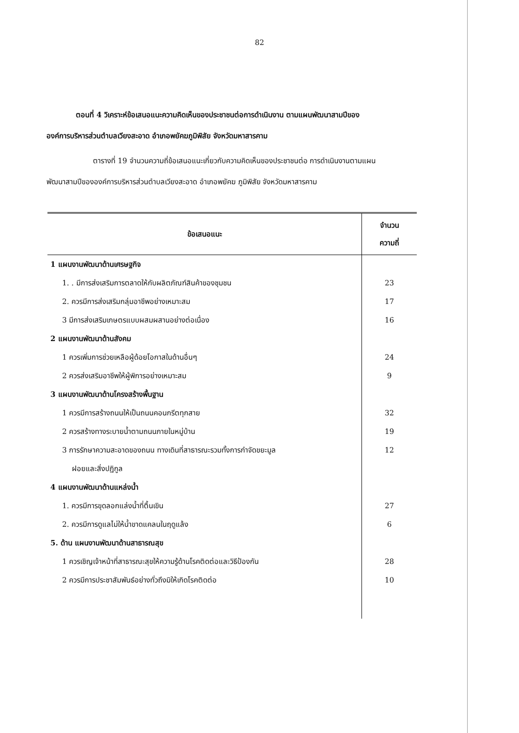82
ตอนที่ 4 วิเคราะห์ข้อเสนอแนะความคิดเห็นของประชาชนต่อการดำเนินงาน ตามแผนพัฒนาสามปีขององค์การบริหารส่วนตำบลเวียงสะอาด อำเภอพยัคฆภูมิพิสัย จังหวัดมหาสารคาม
ตารางที่ 19 จำนวนความถี่ข้อเสนอแนะเกี่ยวกับความคิดเห็นของประชาชนต่อ การดำเนินงานตามแผนพัฒนาสามปีขององค์การบริหารส่วนตำบลเวียงสะอาด อำเภอพยัคฆ ภูมิพิสัย จังหวัดมหาสารคาม
| ข้อเสนอแนะ | จำนวน ความถี่ |
| --- | --- |
| 1 แผนงานพัฒนาด้านเศรษฐกิจ | |
| 1. . มีการส่งเสริมการตลาดให้กับผลิตภัณฑ์สินค้าของชุมชน | 23 |
| 2. ควรมีการส่งเสริมกลุ่มอาชีพอย่างเหมาะสม | 17 |
| 3 มีการส่งเสริมเกษตรแบบผสมผสานอย่างต่อเนื่อง | 16 |
| 2 แผนงานพัฒนาด้านสังคม | |
| 1 ควรเพิ่มการช่วยเหลือผู้ด้อยโอกาสในด้านอื่นๆ | 24 |
| 2 ควรส่งเสริมอาชีพให้ผู้พิการอย่างเหมาะสม | 9 |
| 3 แผนงานพัฒนาด้านโครงสร้างพื้นฐาน | |
| 1 ควรมีการสร้างถนนให้เป็นถนนคอนกรีตทุกสาย | 32 |
| 2 ควรสร้างทางระบายน้ำตามถนนภายในหมู่บ้าน | 19 |
| 3 การรักษาความสะอาดของถนน ทางเดินที่สาธารณะรวมทั้งการกำจัดขยะมูล ฝอยและสิ่งปฏิกูล | 12 |
| 4 แผนงานพัฒนาด้านแหล่งน้ำ | |
| 1. ควรมีการขุดลอกแล่งน้ำที่ตื้นเขิน | 27 |
| 2. ควรมีการดูแลไม่ให้น้ำขาดแคลนในฤดูแล้ง | 6 |
| 5. ด้าน แผนงานพัฒนาด้านสาธารณสุข | |
| 1 ควรเชิญเจ้าหน้าที่สาธารณะสุขให้ความรู้ด้านโรคติดต่อและวิธีป้องกัน | 28 |
| 2 ควรมีการประชาสัมพันธ์อย่างทั่วถึงมิให้เกิดโรคติดต่อ | 10 |